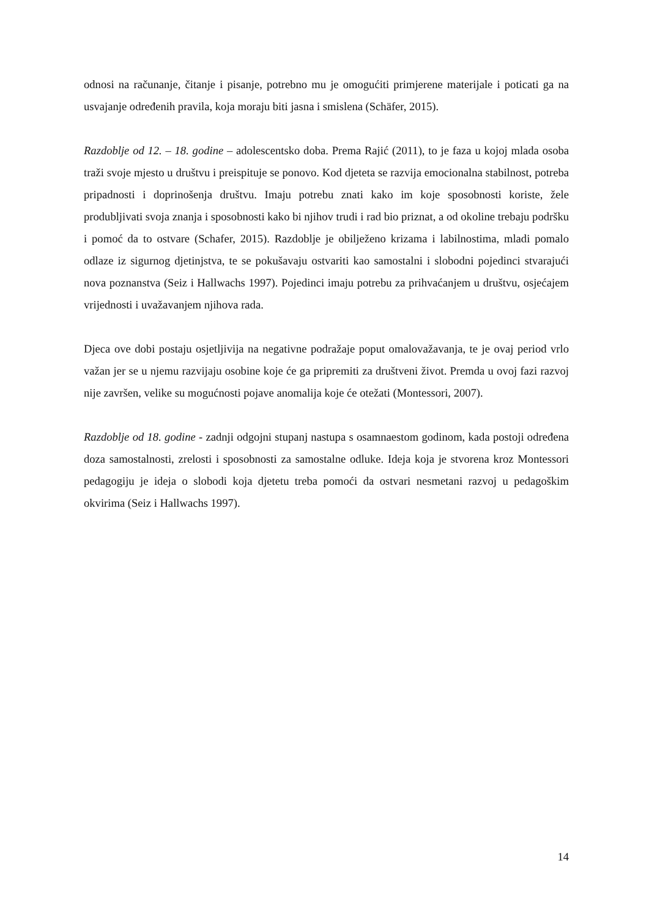odnosi na računanje, čitanje i pisanje, potrebno mu je omogućiti primjerene materijale i poticati ga na usvajanje određenih pravila, koja moraju biti jasna i smislena (Schäfer, 2015).
Razdoblje od 12. – 18. godine – adolescentsko doba. Prema Rajić (2011), to je faza u kojoj mlada osoba traži svoje mjesto u društvu i preispituje se ponovo. Kod djeteta se razvija emocionalna stabilnost, potreba pripadnosti i doprinošenja društvu. Imaju potrebu znati kako im koje sposobnosti koriste, žele produbljivati svoja znanja i sposobnosti kako bi njihov trudi i rad bio priznat, a od okoline trebaju podršku i pomoć da to ostvare (Schafer, 2015). Razdoblje je obilježeno krizama i labilnostima, mladi pomalo odlaze iz sigurnog djetinjstva, te se pokušavaju ostvariti kao samostalni i slobodni pojedinci stvarajući nova poznanstva (Seiz i Hallwachs 1997). Pojedinci imaju potrebu za prihvaćanjem u društvu, osjećajem vrijednosti i uvažavanjem njihova rada.
Djeca ove dobi postaju osjetljivija na negativne podražaje poput omalovažavanja, te je ovaj period vrlo važan jer se u njemu razvijaju osobine koje će ga pripremiti za društveni život. Premda u ovoj fazi razvoj nije završen, velike su mogućnosti pojave anomalija koje će otežati (Montessori, 2007).
Razdoblje od 18. godine - zadnji odgojni stupanj nastupa s osamnaestom godinom, kada postoji određena doza samostalnosti, zrelosti i sposobnosti za samostalne odluke. Ideja koja je stvorena kroz Montessori pedagogiju je ideja o slobodi koja djetetu treba pomoći da ostvari nesmetani razvoj u pedagoškim okvirima (Seiz i Hallwachs 1997).
14